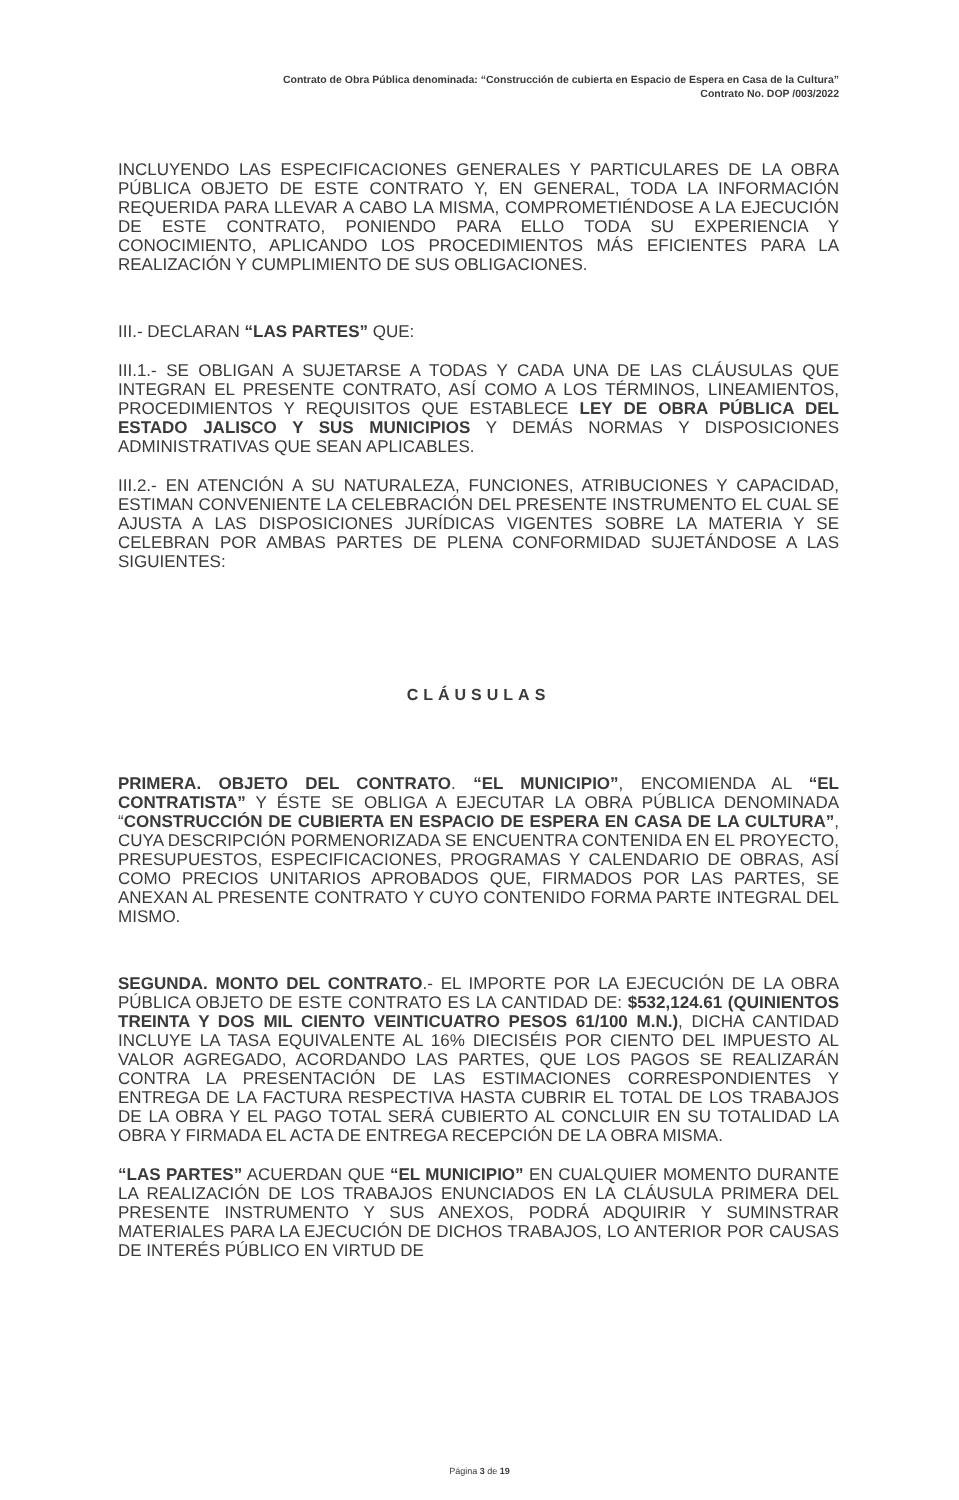Contrato de Obra Pública denominada: “Construcción de cubierta en Espacio de Espera en Casa de la Cultura”
Contrato No. DOP /003/2022
INCLUYENDO LAS ESPECIFICACIONES GENERALES Y PARTICULARES DE LA OBRA PÚBLICA OBJETO DE ESTE CONTRATO Y, EN GENERAL, TODA LA INFORMACIÓN REQUERIDA PARA LLEVAR A CABO LA MISMA, COMPROMETIÉNDOSE A LA EJECUCIÓN DE ESTE CONTRATO, PONIENDO PARA ELLO TODA SU EXPERIENCIA Y CONOCIMIENTO, APLICANDO LOS PROCEDIMIENTOS MÁS EFICIENTES PARA LA REALIZACIÓN Y CUMPLIMIENTO DE SUS OBLIGACIONES.
III.- DECLARAN “LAS PARTES” QUE:
III.1.- SE OBLIGAN A SUJETARSE A TODAS Y CADA UNA DE LAS CLÁUSULAS QUE INTEGRAN EL PRESENTE CONTRATO, ASÍ COMO A LOS TÉRMINOS, LINEAMIENTOS, PROCEDIMIENTOS Y REQUISITOS QUE ESTABLECE LEY DE OBRA PÚBLICA DEL ESTADO JALISCO Y SUS MUNICIPIOS Y DEMÁS NORMAS Y DISPOSICIONES ADMINISTRATIVAS QUE SEAN APLICABLES.
III.2.- EN ATENCIÓN A SU NATURALEZA, FUNCIONES, ATRIBUCIONES Y CAPACIDAD, ESTIMAN CONVENIENTE LA CELEBRACIÓN DEL PRESENTE INSTRUMENTO EL CUAL SE AJUSTA A LAS DISPOSICIONES JURÍDICAS VIGENTES SOBRE LA MATERIA Y SE CELEBRAN POR AMBAS PARTES DE PLENA CONFORMIDAD SUJETÁNDOSE A LAS SIGUIENTES:
CLÁUSULAS
PRIMERA. OBJETO DEL CONTRATO. “EL MUNICIPIO”, ENCOMIENDA AL “EL CONTRATISTA” Y ÉSTE SE OBLIGA A EJECUTAR LA OBRA PÚBLICA DENOMINADA “CONSTRUCCIÓN DE CUBIERTA EN ESPACIO DE ESPERA EN CASA DE LA CULTURA”, CUYA DESCRIPCIÓN PORMENORIZADA SE ENCUENTRA CONTENIDA EN EL PROYECTO, PRESUPUESTOS, ESPECIFICACIONES, PROGRAMAS Y CALENDARIO DE OBRAS, ASÍ COMO PRECIOS UNITARIOS APROBADOS QUE, FIRMADOS POR LAS PARTES, SE ANEXAN AL PRESENTE CONTRATO Y CUYO CONTENIDO FORMA PARTE INTEGRAL DEL MISMO.
SEGUNDA. MONTO DEL CONTRATO.- EL IMPORTE POR LA EJECUCIÓN DE LA OBRA PÚBLICA OBJETO DE ESTE CONTRATO ES LA CANTIDAD DE: $532,124.61 (QUINIENTOS TREINTA Y DOS MIL CIENTO VEINTICUATRO PESOS 61/100 M.N.), DICHA CANTIDAD INCLUYE LA TASA EQUIVALENTE AL 16% DIECISÉIS POR CIENTO DEL IMPUESTO AL VALOR AGREGADO, ACORDANDO LAS PARTES, QUE LOS PAGOS SE REALIZARÁN CONTRA LA PRESENTACIÓN DE LAS ESTIMACIONES CORRESPONDIENTES Y ENTREGA DE LA FACTURA RESPECTIVA HASTA CUBRIR EL TOTAL DE LOS TRABAJOS DE LA OBRA Y EL PAGO TOTAL SERÁ CUBIERTO AL CONCLUIR EN SU TOTALIDAD LA OBRA Y FIRMADA EL ACTA DE ENTREGA RECEPCIÓN DE LA OBRA MISMA.
“LAS PARTES” ACUERDAN QUE “EL MUNICIPIO” EN CUALQUIER MOMENTO DURANTE LA REALIZACIÓN DE LOS TRABAJOS ENUNCIADOS EN LA CLÁUSULA PRIMERA DEL PRESENTE INSTRUMENTO Y SUS ANEXOS, PODRÁ ADQUIRIR Y SUMINSTRAR MATERIALES PARA LA EJECUCIÓN DE DICHOS TRABAJOS, LO ANTERIOR POR CAUSAS DE INTERÉS PÚBLICO EN VIRTUD DE
Página 3 de 19